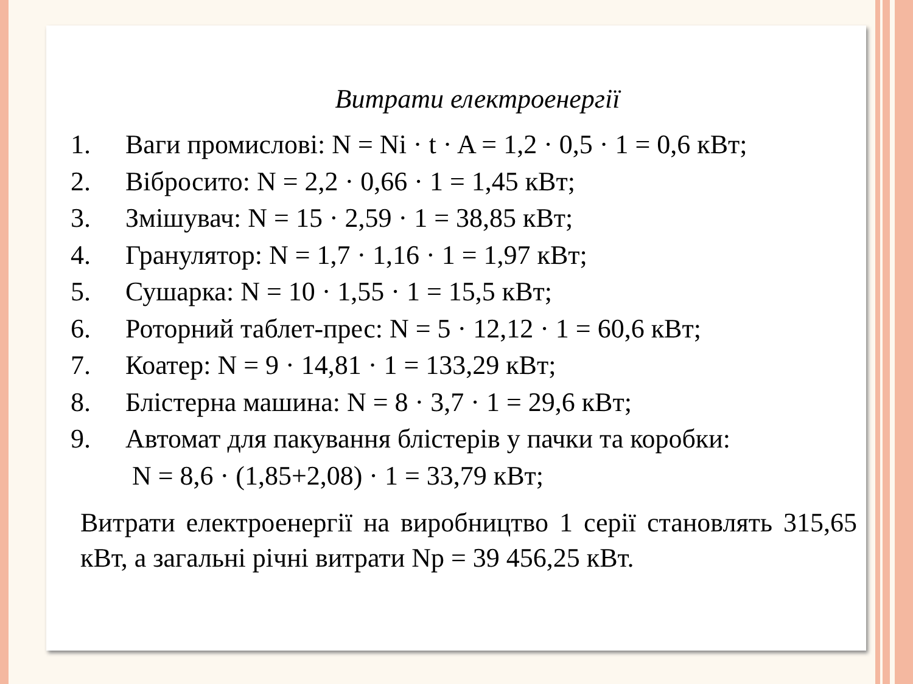Витрати електроенергії
1. Ваги промислові: N = Ni · t · A = 1,2 · 0,5 · 1 = 0,6 кВт;
2. Вібросито: N = 2,2 · 0,66 · 1 = 1,45 кВт;
3. Змішувач: N = 15 · 2,59 · 1 = 38,85 кВт;
4. Гранулятор: N = 1,7 · 1,16 · 1 = 1,97 кВт;
5. Сушарка: N = 10 · 1,55 · 1 = 15,5 кВт;
6. Роторний таблет-прес: N = 5 · 12,12 · 1 = 60,6 кВт;
7. Коатер: N = 9 · 14,81 · 1 = 133,29 кВт;
8. Блістерна машина: N = 8 · 3,7 · 1 = 29,6 кВт;
9. Автомат для пакування блістерів у пачки та коробки:
N = 8,6 · (1,85+2,08) · 1 = 33,79 кВт;
Витрати електроенергії на виробництво 1 серії становлять 315,65 кВт, а загальні річні витрати Np = 39 456,25 кВт.